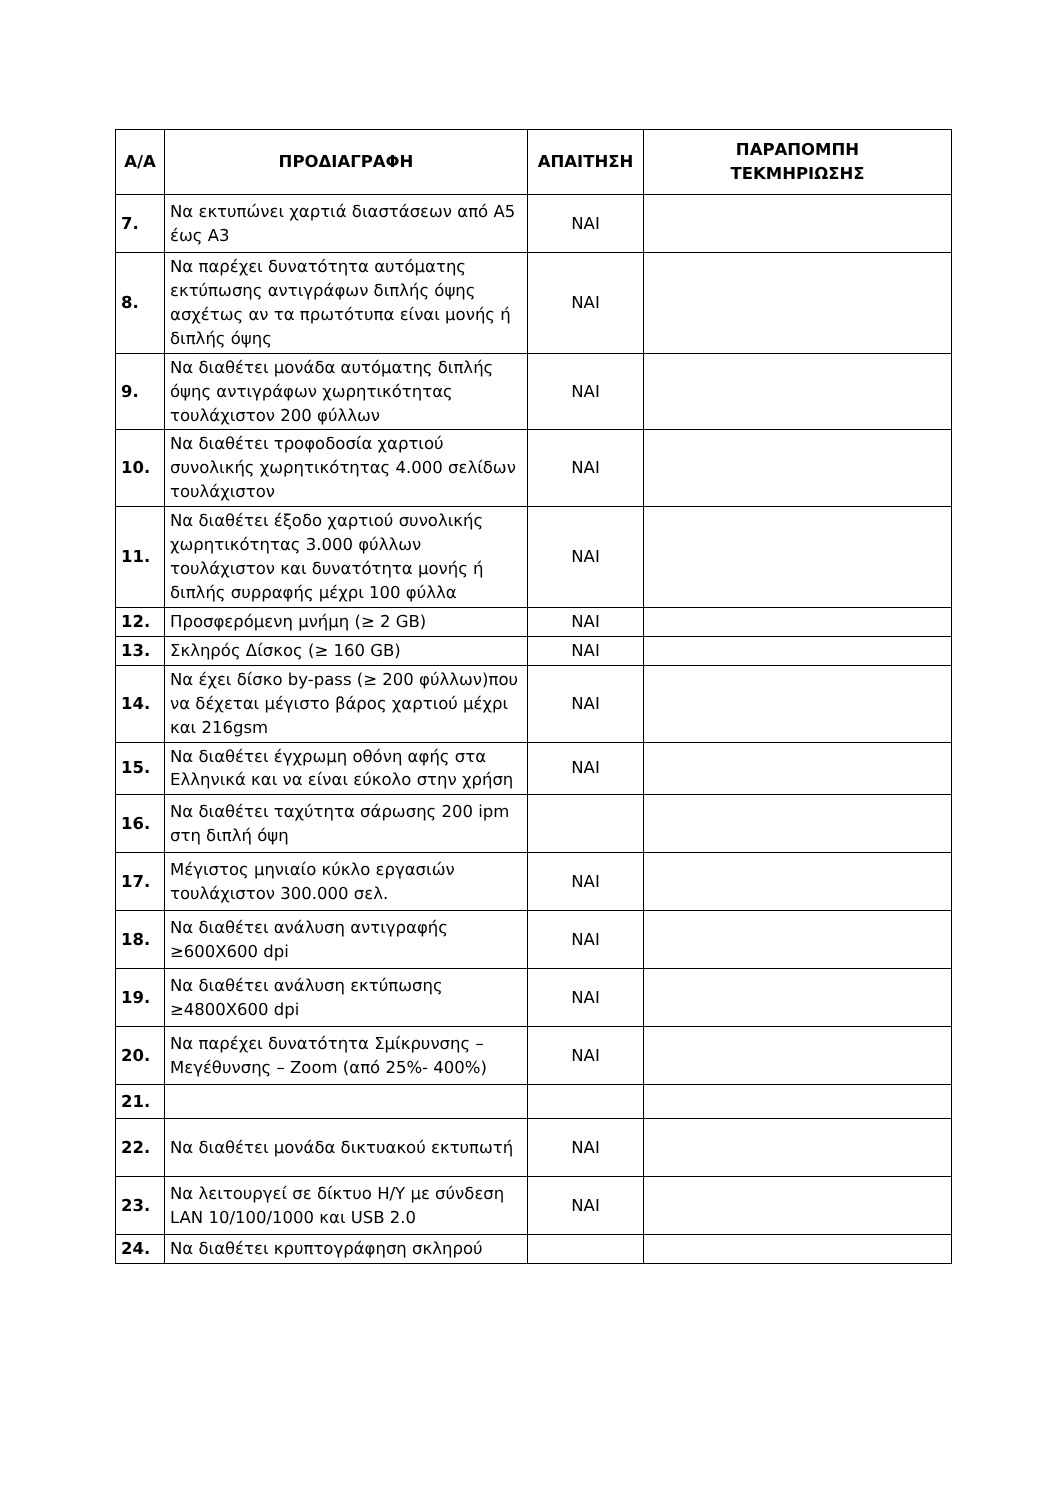| Α/Α | ΠΡΟΔΙΑΓΡΑΦΗ | ΑΠΑΙΤΗΣΗ | ΠΑΡΑΠΟΜΠΗ ΤΕΚΜΗΡΙΩΣΗΣ |
| --- | --- | --- | --- |
| 7. | Να εκτυπώνει χαρτιά διαστάσεων από Α5 έως Α3 | ΝΑΙ | |
| 8. | Να παρέχει δυνατότητα αυτόματης εκτύπωσης αντιγράφων διπλής όψης ασχέτως αν τα πρωτότυπα είναι μονής ή διπλής όψης | ΝΑΙ | |
| 9. | Να διαθέτει μονάδα αυτόματης διπλής όψης αντιγράφων χωρητικότητας τουλάχιστον 200 φύλλων | ΝΑΙ | |
| 10. | Να διαθέτει τροφοδοσία χαρτιού συνολικής χωρητικότητας 4.000 σελίδων τουλάχιστον | ΝΑΙ | |
| 11. | Να διαθέτει έξοδο χαρτιού συνολικής χωρητικότητας 3.000 φύλλων τουλάχιστον και δυνατότητα μονής ή διπλής συρραφής μέχρι 100 φύλλα | ΝΑΙ | |
| 12. | Προσφερόμενη μνήμη (≥ 2 GB) | ΝΑΙ | |
| 13. | Σκληρός Δίσκος (≥ 160 GB) | ΝΑΙ | |
| 14. | Να έχει δίσκο by-pass (≥ 200 φύλλων)που να δέχεται μέγιστο βάρος χαρτιού μέχρι και 216gsm | ΝΑΙ | |
| 15. | Να διαθέτει έγχρωμη οθόνη αφής στα Ελληνικά και να είναι εύκολο στην χρήση | ΝΑΙ | |
| 16. | Να διαθέτει ταχύτητα σάρωσης 200 ipm στη διπλή όψη | | |
| 17. | Μέγιστος μηνιαίο κύκλο εργασιών τουλάχιστον 300.000 σελ. | ΝΑΙ | |
| 18. | Να διαθέτει ανάλυση αντιγραφής ≥600Χ600 dpi | ΝΑΙ | |
| 19. | Να διαθέτει ανάλυση εκτύπωσης ≥4800Χ600 dpi | ΝΑΙ | |
| 20. | Να παρέχει δυνατότητα Σμίκρυνσης – Μεγέθυνσης – Zoom (από 25%- 400%) | ΝΑΙ | |
| 21. | | | |
| 22. | Να διαθέτει μονάδα δικτυακού εκτυπωτή | ΝΑΙ | |
| 23. | Να λειτουργεί σε δίκτυο Η/Υ με σύνδεση LAN 10/100/1000 και USB 2.0 | ΝΑΙ | |
| 24. | Να διαθέτει κρυπτογράφηση σκληρού | | |